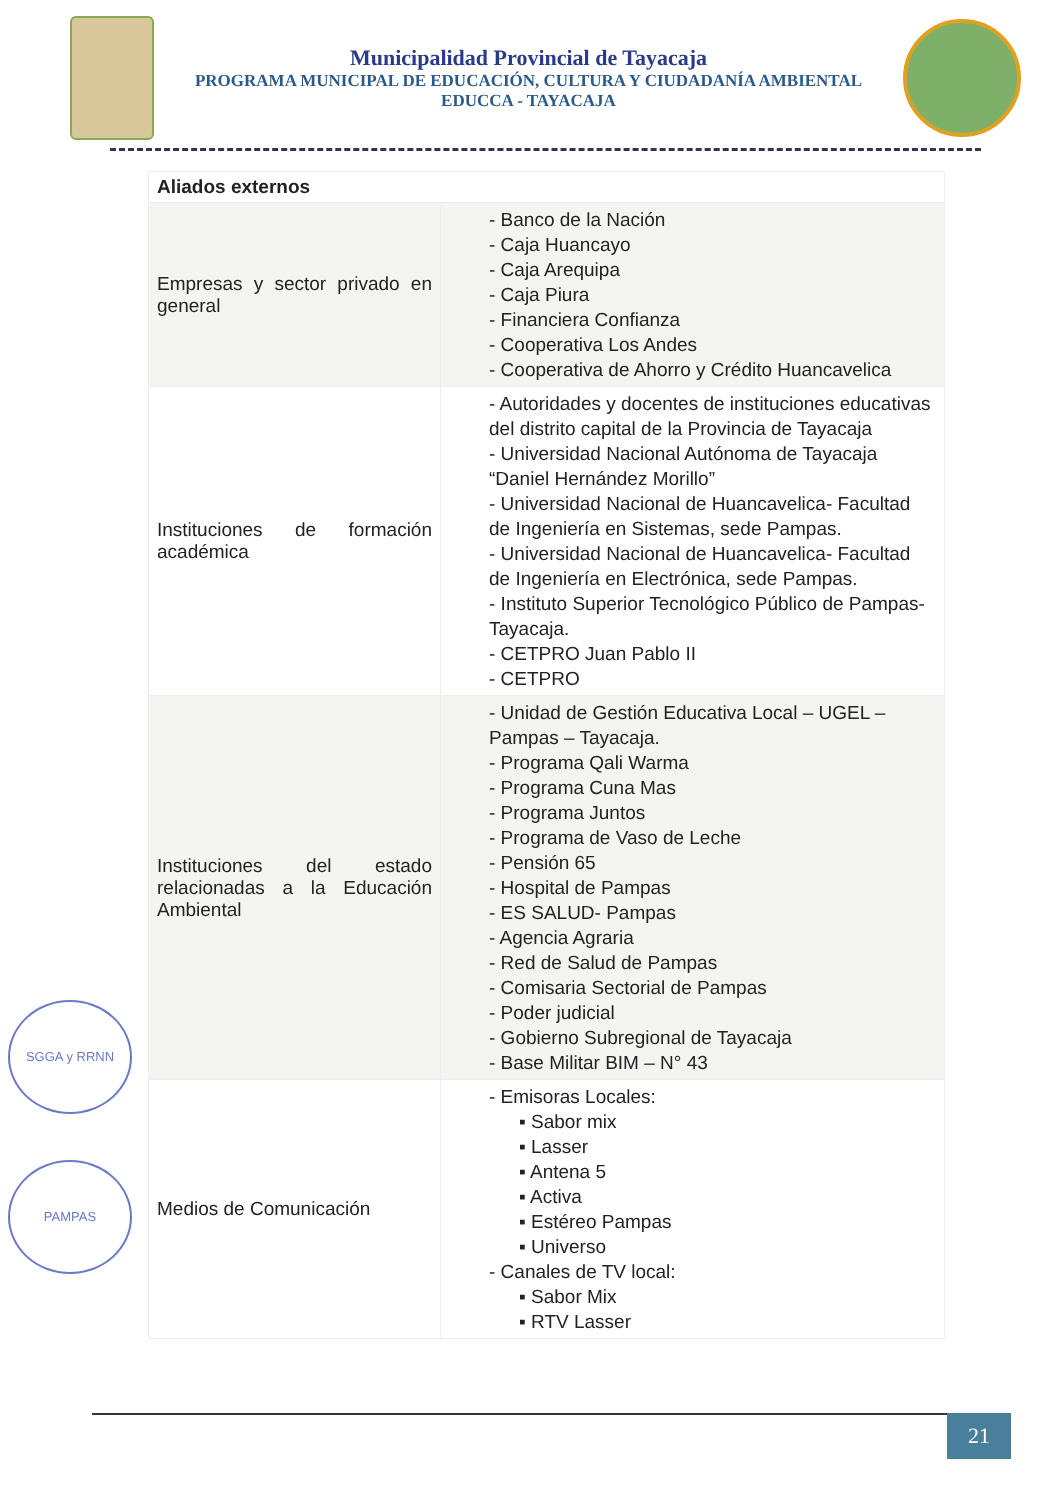Municipalidad Provincial de Tayacaja
PROGRAMA MUNICIPAL DE EDUCACIÓN, CULTURA Y CIUDADANÍA AMBIENTAL
EDUCCA - TAYACAJA
| Aliados externos | |
| --- | --- |
| Empresas y sector privado en general | - Banco de la Nación - Caja Huancayo - Caja Arequipa - Caja Piura - Financiera Confianza - Cooperativa Los Andes - Cooperativa de Ahorro y Crédito Huancavelica |
| Instituciones de formación académica | - Autoridades y docentes de instituciones educativas del distrito capital de la Provincia de Tayacaja - Universidad Nacional Autónoma de Tayacaja “Daniel Hernández Morillo” - Universidad Nacional de Huancavelica- Facultad de Ingeniería en Sistemas, sede Pampas. - Universidad Nacional de Huancavelica- Facultad de Ingeniería en Electrónica, sede Pampas. - Instituto Superior Tecnológico Público de Pampas- Tayacaja. - CETPRO Juan Pablo II - CETPRO |
| Instituciones del estado relacionadas a la Educación Ambiental | - Unidad de Gestión Educativa Local – UGEL – Pampas – Tayacaja. - Programa Qali Warma - Programa Cuna Mas - Programa Juntos - Programa de Vaso de Leche - Pensión 65 - Hospital de Pampas - ES SALUD- Pampas - Agencia Agraria - Red de Salud de Pampas - Comisaria Sectorial de Pampas - Poder judicial - Gobierno Subregional de Tayacaja - Base Militar BIM – N° 43 |
| Medios de Comunicación | - Emisoras Locales: ▪ Sabor mix ▪ Lasser ▪ Antena 5 ▪ Activa ▪ Estéreo Pampas ▪ Universo - Canales de TV local: ▪ Sabor Mix ▪ RTV Lasser |
SGGA y RRNN
PAMPAS
21